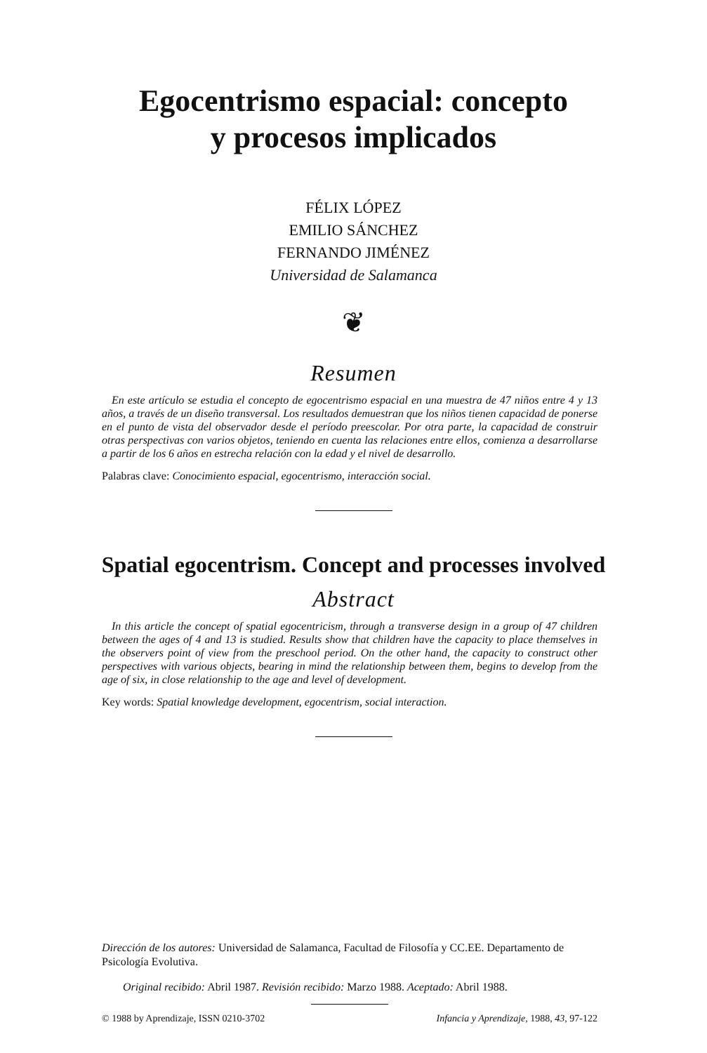Egocentrismo espacial: concepto
y procesos implicados
FÉLIX LÓPEZ
EMILIO SÁNCHEZ
FERNANDO JIMÉNEZ
Universidad de Salamanca
❦
Resumen
En este artículo se estudia el concepto de egocentrismo espacial en una muestra de 47 niños entre 4 y 13 años, a través de un diseño transversal. Los resultados demuestran que los niños tienen capacidad de ponerse en el punto de vista del observador desde el período preescolar. Por otra parte, la capacidad de construir otras perspectivas con varios objetos, teniendo en cuenta las relaciones entre ellos, comienza a desarrollarse a partir de los 6 años en estrecha relación con la edad y el nivel de desarrollo.
Palabras clave: Conocimiento espacial, egocentrismo, interacción social.
Spatial egocentrism. Concept and processes involved
Abstract
In this article the concept of spatial egocentricism, through a transverse design in a group of 47 children between the ages of 4 and 13 is studied. Results show that children have the capacity to place themselves in the observers point of view from the preschool period. On the other hand, the capacity to construct other perspectives with various objects, bearing in mind the relationship between them, begins to develop from the age of six, in close relationship to the age and level of development.
Key words: Spatial knowledge development, egocentrism, social interaction.
Dirección de los autores: Universidad de Salamanca, Facultad de Filosofía y CC.EE. Departamento de Psicología Evolutiva.
Original recibido: Abril 1987. Revisión recibido: Marzo 1988. Aceptado: Abril 1988.
© 1988 by Aprendizaje, ISSN 0210-3702 Infancia y Aprendizaje, 1988, 43, 97-122